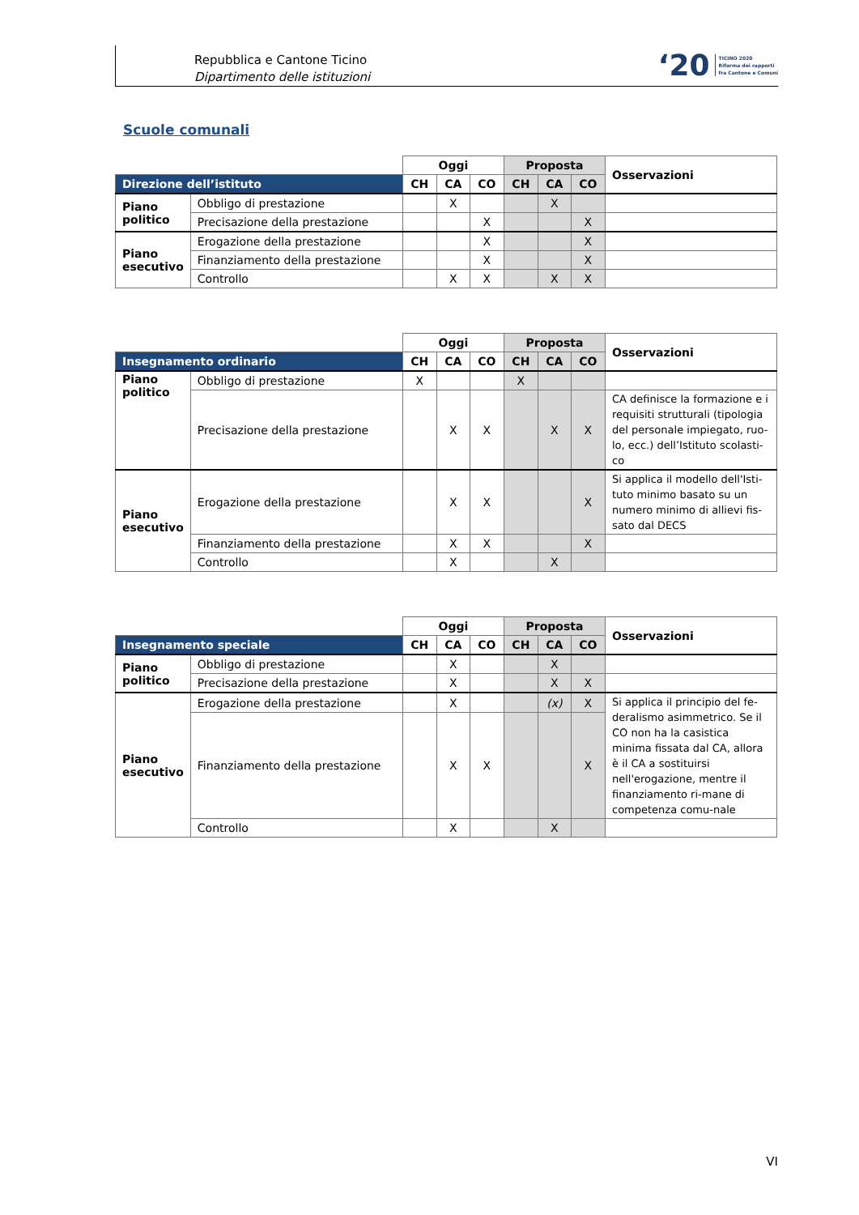Repubblica e Cantone Ticino
Dipartimento delle istituzioni
‘20 TICINO 2020
Riforma dei rapporti
fra Cantone e Comuni
Scuole comunali
| | | Oggi | | | Proposta | | | Osservazioni |
| --- | --- | --- | --- | --- | --- | --- | --- | --- |
| Direzione dell’istituto | | CH | CA | CO | CH | CA | CO | |
| Piano politico | Obbligo di prestazione | | X | | | X | | |
| | Precisazione della prestazione | | | X | | | X | |
| Piano esecutivo | Erogazione della prestazione | | | X | | | X | |
| | Finanziamento della prestazione | | | X | | | X | |
| | Controllo | | X | X | | X | X | |
| | | Oggi | | | Proposta | | | Osservazioni |
| --- | --- | --- | --- | --- | --- | --- | --- | --- |
| Insegnamento ordinario | | CH | CA | CO | CH | CA | CO | |
| Piano politico | Obbligo di prestazione | X | | | X | | | |
| | Precisazione della prestazione | | X | X | | X | X | CA definisce la formazione e i requisiti strutturali (tipologia del personale impiegato, ruo-lo, ecc.) dell’Istituto scolasti-co |
| Piano esecutivo | Erogazione della prestazione | | X | X | | | X | Si applica il modello dell'Isti-tuto minimo basato su un numero minimo di allievi fis-sato dal DECS |
| | Finanziamento della prestazione | | X | X | | | X | |
| | Controllo | | X | | | X | | |
| | | Oggi | | | Proposta | | | Osservazioni |
| --- | --- | --- | --- | --- | --- | --- | --- | --- |
| Insegnamento speciale | | CH | CA | CO | CH | CA | CO | |
| Piano politico | Obbligo di prestazione | | X | | | X | | |
| | Precisazione della prestazione | | X | | | X | X | |
| Piano esecutivo | Erogazione della prestazione | | X | | | (x) | X | Si applica il principio del fe-deralismo asimmetrico. Se il CO non ha la casistica minima fissata dal CA, allora è il CA a sostituirsi nell'erogazione, mentre il finanziamento ri-mane di competenza comu-nale |
| | Finanziamento della prestazione | | X | X | | | X | |
| | Controllo | | X | | | X | | |
VI